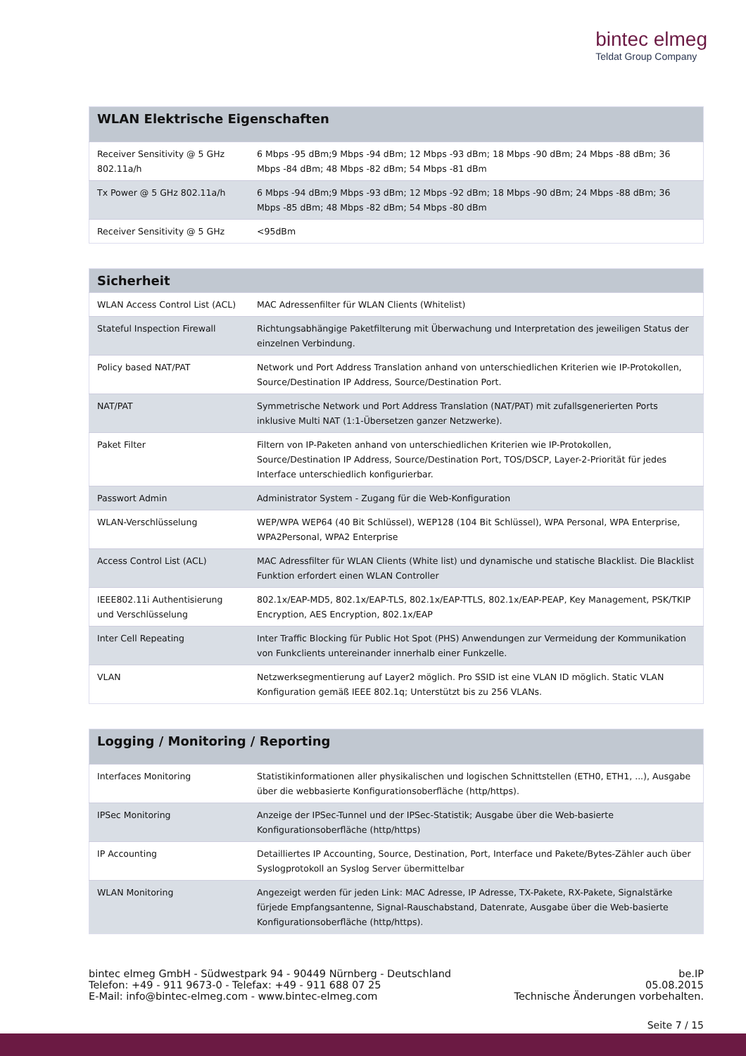bintec elmeg
Teldat Group Company
| WLAN Elektrische Eigenschaften | |
| --- | --- |
| Receiver Sensitivity @ 5 GHz 802.11a/h | 6 Mbps -95 dBm;9 Mbps -94 dBm; 12 Mbps -93 dBm; 18 Mbps -90 dBm; 24 Mbps -88 dBm; 36 Mbps -84 dBm; 48 Mbps -82 dBm; 54 Mbps -81 dBm |
| Tx Power @ 5 GHz 802.11a/h | 6 Mbps -94 dBm;9 Mbps -93 dBm; 12 Mbps -92 dBm; 18 Mbps -90 dBm; 24 Mbps -88 dBm; 36 Mbps -85 dBm; 48 Mbps -82 dBm; 54 Mbps -80 dBm |
| Receiver Sensitivity @ 5 GHz | <95dBm |
| Sicherheit | |
| --- | --- |
| WLAN Access Control List (ACL) | MAC Adressenfilter für WLAN Clients (Whitelist) |
| Stateful Inspection Firewall | Richtungsabhängige Paketfilterung mit Überwachung und Interpretation des jeweiligen Status der einzelnen Verbindung. |
| Policy based NAT/PAT | Network und Port Address Translation anhand von unterschiedlichen Kriterien wie IP-Protokollen, Source/Destination IP Address, Source/Destination Port. |
| NAT/PAT | Symmetrische Network und Port Address Translation (NAT/PAT) mit zufallsgenerierten Ports inklusive Multi NAT (1:1-Übersetzen ganzer Netzwerke). |
| Paket Filter | Filtern von IP-Paketen anhand von unterschiedlichen Kriterien wie IP-Protokollen, Source/Destination IP Address, Source/Destination Port, TOS/DSCP, Layer-2-Priorität für jedes Interface unterschiedlich konfigurierbar. |
| Passwort Admin | Administrator System - Zugang für die Web-Konfiguration |
| WLAN-Verschlüsselung | WEP/WPA WEP64 (40 Bit Schlüssel), WEP128 (104 Bit Schlüssel), WPA Personal, WPA Enterprise, WPA2Personal, WPA2 Enterprise |
| Access Control List (ACL) | MAC Adressfilter für WLAN Clients (White list) und dynamische und statische Blacklist. Die Blacklist Funktion erfordert einen WLAN Controller |
| IEEE802.11i Authentisierung und Verschlüsselung | 802.1x/EAP-MD5, 802.1x/EAP-TLS, 802.1x/EAP-TTLS, 802.1x/EAP-PEAP, Key Management, PSK/TKIP Encryption, AES Encryption, 802.1x/EAP |
| Inter Cell Repeating | Inter Traffic Blocking für Public Hot Spot (PHS) Anwendungen zur Vermeidung der Kommunikation von Funkclients untereinander innerhalb einer Funkzelle. |
| VLAN | Netzwerksegmentierung auf Layer2 möglich. Pro SSID ist eine VLAN ID möglich. Static VLAN Konfiguration gemäß IEEE 802.1q; Unterstützt bis zu 256 VLANs. |
| Logging / Monitoring / Reporting | |
| --- | --- |
| Interfaces Monitoring | Statistikinformationen aller physikalischen und logischen Schnittstellen (ETH0, ETH1, ...), Ausgabe über die webbasierte Konfigurationsoberfläche (http/https). |
| IPSec Monitoring | Anzeige der IPSec-Tunnel und der IPSec-Statistik; Ausgabe über die Web-basierte Konfigurationsoberfläche (http/https) |
| IP Accounting | Detailliertes IP Accounting, Source, Destination, Port, Interface und Pakete/Bytes-Zähler auch über Syslogprotokoll an Syslog Server übermittelbar |
| WLAN Monitoring | Angezeigt werden für jeden Link: MAC Adresse, IP Adresse, TX-Pakete, RX-Pakete, Signalstärke fürjede Empfangsantenne, Signal-Rauschabstand, Datenrate, Ausgabe über die Web-basierte Konfigurationsoberfläche (http/https). |
bintec elmeg GmbH - Südwestpark 94 - 90449 Nürnberg - Deutschland
Telefon: +49 - 911 9673-0 - Telefax: +49 - 911 688 07 25
E-Mail: info@bintec-elmeg.com - www.bintec-elmeg.com
be.IP
05.08.2015
Technische Änderungen vorbehalten.
Seite 7 / 15